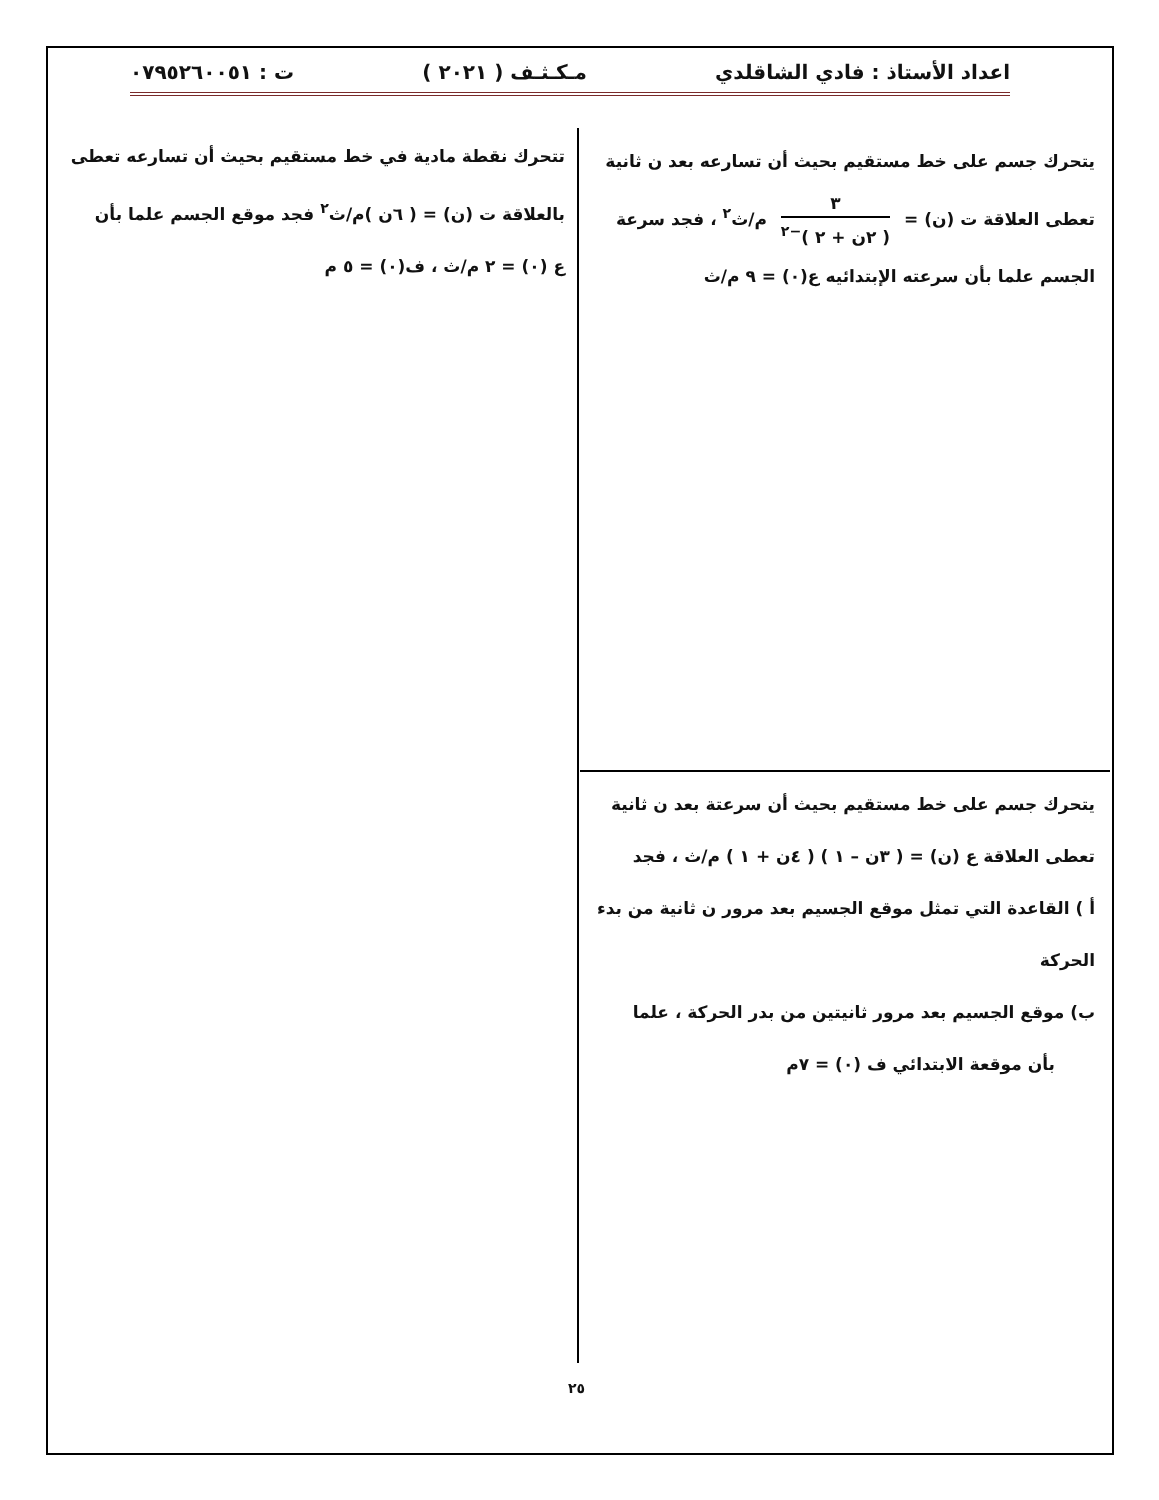اعداد الأستاذ : فادي الشاقلدي مـكـثـف ( ٢٠٢١ ) ت : ٠٧٩٥٢٦٠٠٥١
يتحرك جسم على خط مستقيم بحيث أن تسارعه بعد ن ثانية تعطى العلاقة ت (ن) = ٣ ( ٢ن + ٢ )<sup>−٢</sup> م/ث<sup>٢</sup> ، فجد سرعة الجسم علما بأن سرعته الإبتدائيه ع(٠) = ٩ م/ث
تتحرك نقطة مادية في خط مستقيم بحيث أن تسارعه تعطى بالعلاقة ت (ن) = ( ٦ن )م/ث<sup>٢</sup> فجد موقع الجسم علما بأن
ع (٠) = ٢ م/ث ، ف(٠) = ٥ م
يتحرك جسم على خط مستقيم بحيث أن سرعتة بعد ن ثانية
تعطى العلاقة ع (ن) = ( ٣ن – ١ ) ( ٤ن + ١ ) م/ث ، فجد
أ ) القاعدة التي تمثل موقع الجسيم بعد مرور ن ثانية من بدء الحركة
ب) موقع الجسيم بعد مرور ثانيتين من بدر الحركة ، علما
بأن موقعة الابتدائي ف (٠) = ٧م
٢٥